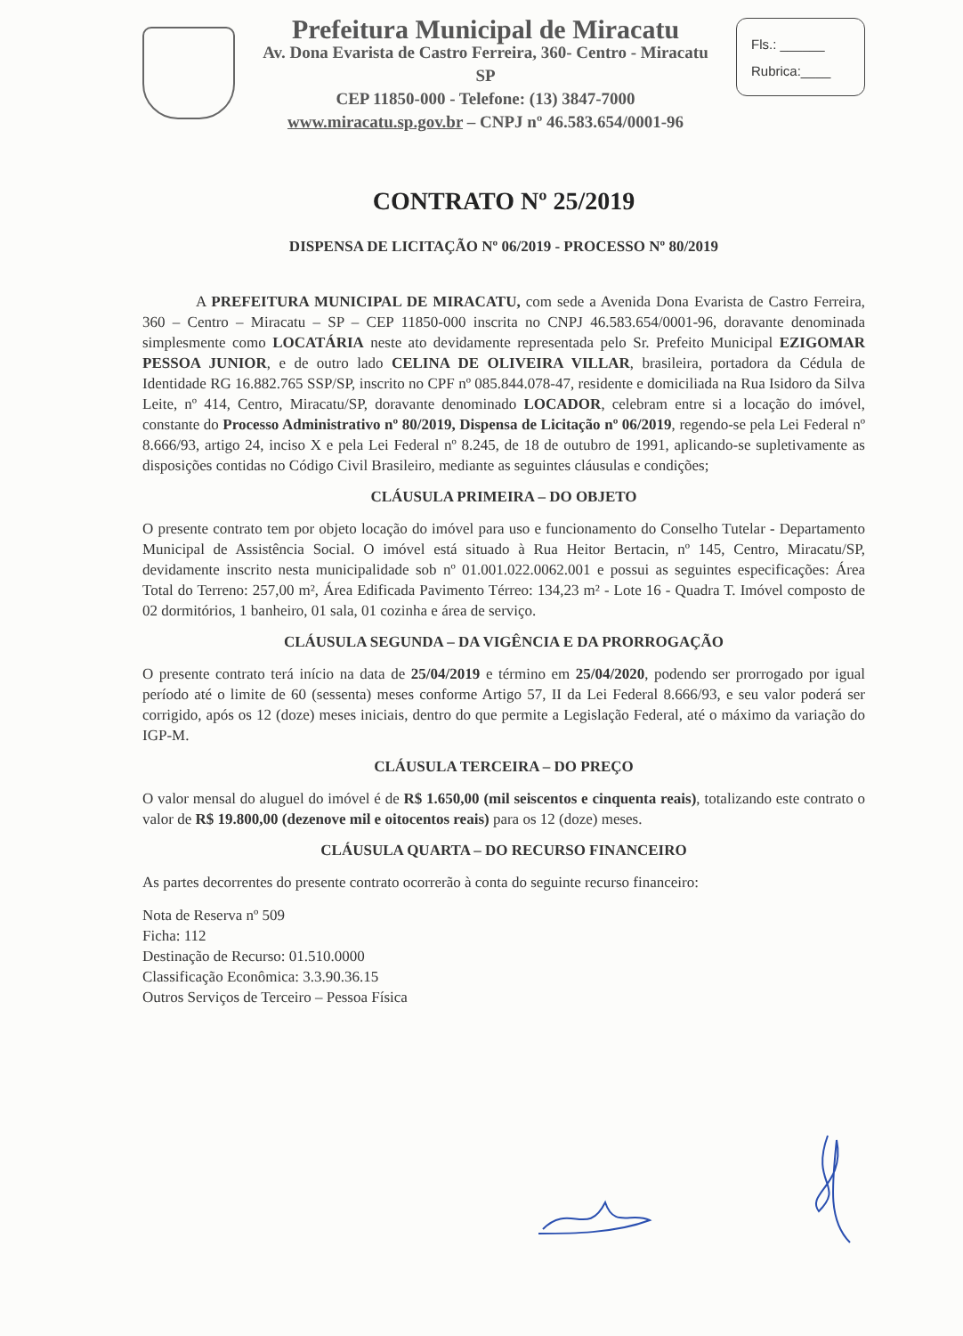Prefeitura Municipal de Miracatu
Av. Dona Evarista de Castro Ferreira, 360- Centro - Miracatu SP
CEP 11850-000 - Telefone: (13) 3847-7000
www.miracatu.sp.gov.br – CNPJ nº 46.583.654/0001-96
Fls.: ______
Rubrica:____
CONTRATO Nº 25/2019
DISPENSA DE LICITAÇÃO Nº 06/2019 - PROCESSO Nº 80/2019
A PREFEITURA MUNICIPAL DE MIRACATU, com sede a Avenida Dona Evarista de Castro Ferreira, 360 – Centro – Miracatu – SP – CEP 11850-000 inscrita no CNPJ 46.583.654/0001-96, doravante denominada simplesmente como LOCATÁRIA neste ato devidamente representada pelo Sr. Prefeito Municipal EZIGOMAR PESSOA JUNIOR, e de outro lado CELINA DE OLIVEIRA VILLAR, brasileira, portadora da Cédula de Identidade RG 16.882.765 SSP/SP, inscrito no CPF nº 085.844.078-47, residente e domiciliada na Rua Isidoro da Silva Leite, nº 414, Centro, Miracatu/SP, doravante denominado LOCADOR, celebram entre si a locação do imóvel, constante do Processo Administrativo nº 80/2019, Dispensa de Licitação nº 06/2019, regendo-se pela Lei Federal nº 8.666/93, artigo 24, inciso X e pela Lei Federal nº 8.245, de 18 de outubro de 1991, aplicando-se supletivamente as disposições contidas no Código Civil Brasileiro, mediante as seguintes cláusulas e condições;
CLÁUSULA PRIMEIRA – DO OBJETO
O presente contrato tem por objeto locação do imóvel para uso e funcionamento do Conselho Tutelar - Departamento Municipal de Assistência Social. O imóvel está situado à Rua Heitor Bertacin, nº 145, Centro, Miracatu/SP, devidamente inscrito nesta municipalidade sob nº 01.001.022.0062.001 e possui as seguintes especificações: Área Total do Terreno: 257,00 m², Área Edificada Pavimento Térreo: 134,23 m² - Lote 16 - Quadra T. Imóvel composto de 02 dormitórios, 1 banheiro, 01 sala, 01 cozinha e área de serviço.
CLÁUSULA SEGUNDA – DA VIGÊNCIA E DA PRORROGAÇÃO
O presente contrato terá início na data de 25/04/2019 e término em 25/04/2020, podendo ser prorrogado por igual período até o limite de 60 (sessenta) meses conforme Artigo 57, II da Lei Federal 8.666/93, e seu valor poderá ser corrigido, após os 12 (doze) meses iniciais, dentro do que permite a Legislação Federal, até o máximo da variação do IGP-M.
CLÁUSULA TERCEIRA – DO PREÇO
O valor mensal do aluguel do imóvel é de R$ 1.650,00 (mil seiscentos e cinquenta reais), totalizando este contrato o valor de R$ 19.800,00 (dezenove mil e oitocentos reais) para os 12 (doze) meses.
CLÁUSULA QUARTA – DO RECURSO FINANCEIRO
As partes decorrentes do presente contrato ocorrerão à conta do seguinte recurso financeiro:
Nota de Reserva nº 509
Ficha: 112
Destinação de Recurso: 01.510.0000
Classificação Econômica: 3.3.90.36.15
Outros Serviços de Terceiro – Pessoa Física